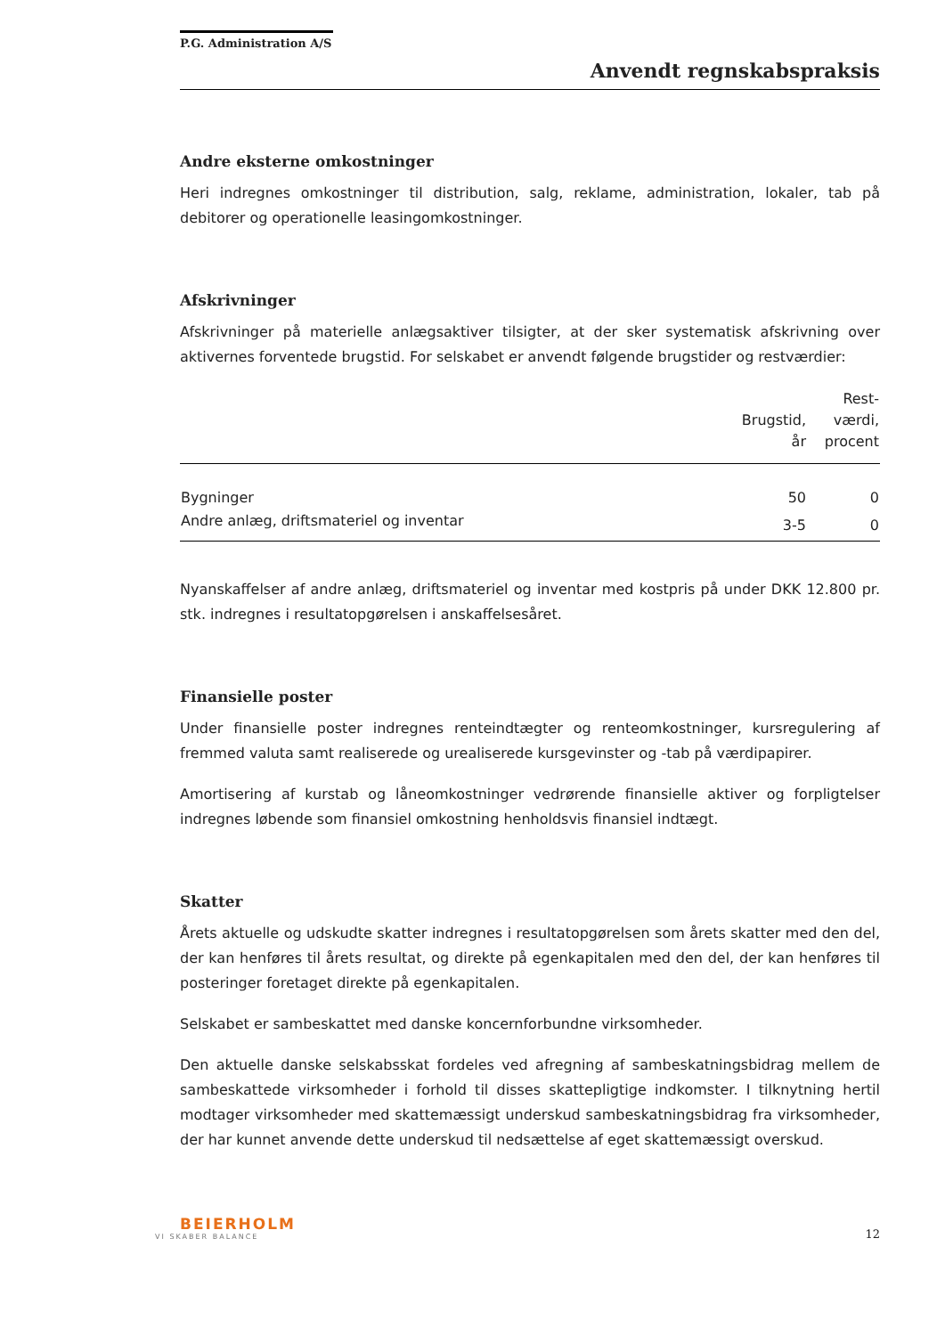P.G. Administration A/S
Anvendt regnskabspraksis
Andre eksterne omkostninger
Heri indregnes omkostninger til distribution, salg, reklame, administration, lokaler, tab på debitorer og operationelle leasingomkostninger.
Afskrivninger
Afskrivninger på materielle anlægsaktiver tilsigter, at der sker systematisk afskrivning over aktivernes forventede brugstid. For selskabet er anvendt følgende brugstider og restværdier:
| | Brugstid, år | Rest- værdi, procent |
| --- | --- | --- |
| Bygninger | 50 | 0 |
| Andre anlæg, driftsmateriel og inventar | 3-5 | 0 |
Nyanskaffelser af andre anlæg, driftsmateriel og inventar med kostpris på under DKK 12.800 pr. stk. indregnes i resultatopgørelsen i anskaffelsesåret.
Finansielle poster
Under finansielle poster indregnes renteindtægter og renteomkostninger, kursregulering af fremmed valuta samt realiserede og urealiserede kursgevinster og -tab på værdipapirer.
Amortisering af kurstab og låneomkostninger vedrørende finansielle aktiver og forpligtelser indregnes løbende som finansiel omkostning henholdsvis finansiel indtægt.
Skatter
Årets aktuelle og udskudte skatter indregnes i resultatopgørelsen som årets skatter med den del, der kan henføres til årets resultat, og direkte på egenkapitalen med den del, der kan henføres til posteringer foretaget direkte på egenkapitalen.
Selskabet er sambeskattet med danske koncernforbundne virksomheder.
Den aktuelle danske selskabsskat fordeles ved afregning af sambeskatningsbidrag mellem de sambeskattede virksomheder i forhold til disses skattepligtige indkomster. I tilknytning hertil modtager virksomheder med skattemæssigt underskud sambeskatningsbidrag fra virksomheder, der har kunnet anvende dette underskud til nedsættelse af eget skattemæssigt overskud.
BEIERHOLM
VI SKABER BALANCE
12